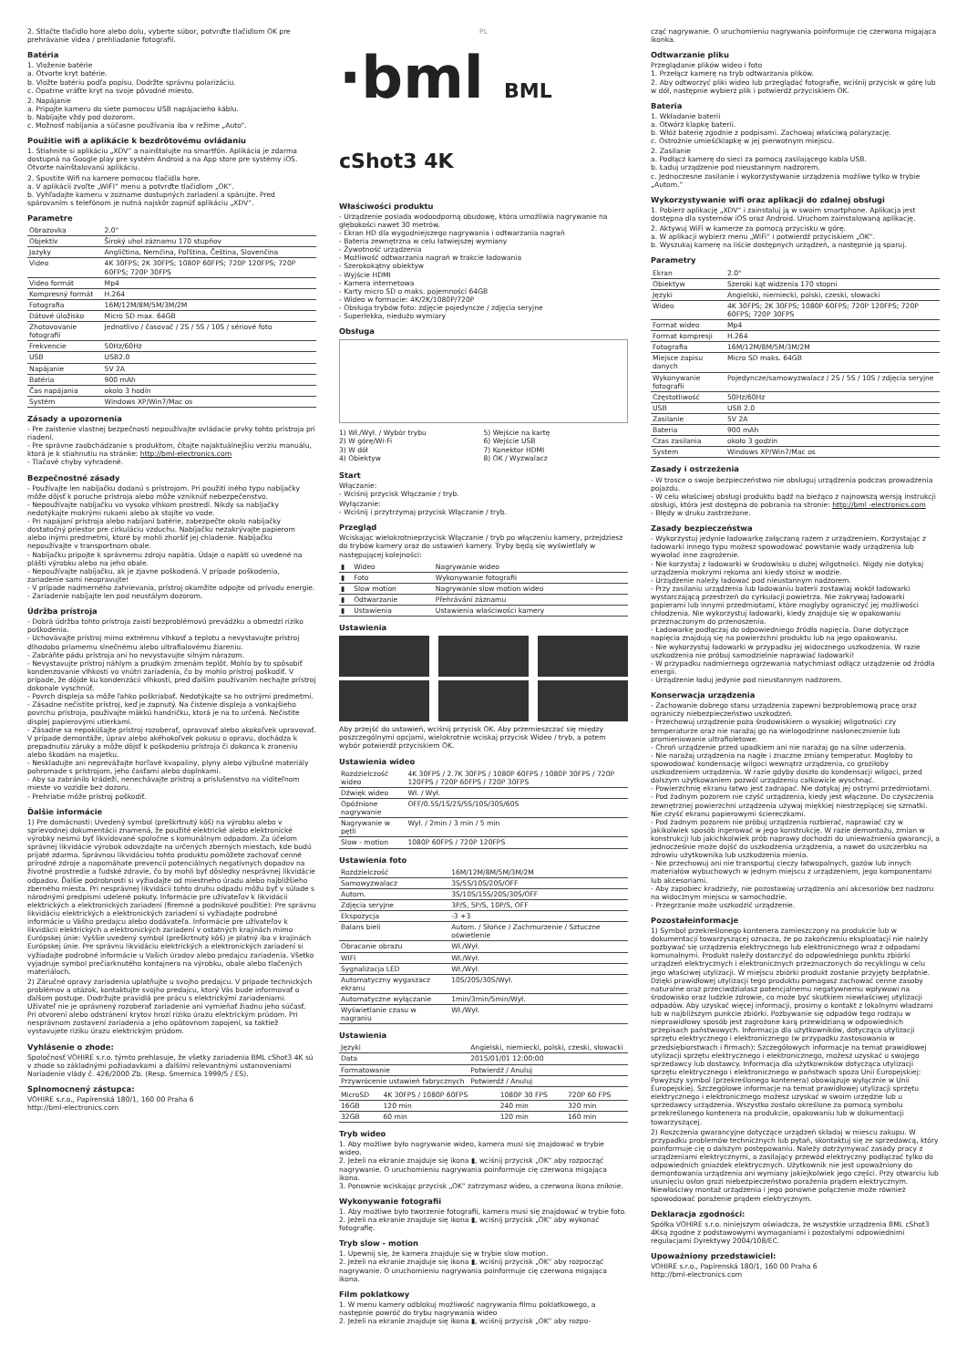2. Stlačte tlačidlo hore alebo dolu, vyberte súbor, potvrďte tlačidlom OK pre prehrávanie videa / prehliadanie fotografií.
Batéria
1. Vloženie batérie
a. Otvorte kryt batérie.
b. Vložte batériu podľa popisu. Dodržte správnu polarizáciu.
c. Opatrne vráťte kryt na svoje pôvodné miesto.
2. Napájanie
a. Pripojte kameru do siete pomocou USB napájacieho káblu.
b. Nabíjajte vždy pod dozorom.
c. Možnosť nabíjania a súčasne používania iba v režime „Auto“.
Použitie wifi a aplikácie k bezdrôtovému ovládaniu
1. Stiahnite si aplikáciu „XDV“ a nainštalujte na smartfón. Aplikácia je zdarma dostupná na Google play pre systém Android a na App store pre systémy iOS. Otvorte nainštalovanú aplikáciu.
2. Spustite Wifi na kamere pomocou tlačidla hore.
a. V aplikácii zvoľte „WIFI“ menu a potvrďte tlačidlom „OK“.
b. Vyhľadajte kameru v zozname dostupných zariadení a spárujte. Pred spárovaním s telefónom je nutná najskôr zapnúť aplikáciu „XDV“.
Parametre
| Obrazovka | 2.0" |
| Objektív | Široký uhol záznamu 170 stupňov |
| Jazyky | Angličtina, Nemčina, Poľština, Čeština, Slovenčina |
| Video | 4K 30FPS; 2K 30FPS; 1080P 60FPS; 720P 120FPS; 720P 60FPS; 720P 30FPS |
| Video formát | Mp4 |
| Kompresný formát | H.264 |
| Fotografia | 16M/12M/8M/5M/3M/2M |
| Dátové úložisko | Micro SD max. 64GB |
| Zhotovovanie fotografií | Jednotlivo / časovač / 2S / 5S / 10S / sériové foto |
| Frekvencie | 50Hz/60Hz |
| USB | USB2.0 |
| Napájanie | 5V 2A |
| Batéria | 900 mAh |
| Čas napájania | okolo 3 hodín |
| Systém | Windows XP/Win7/Mac os |
Zásady a upozornenia
- Pre zaistenie vlastnej bezpečnosti nepoužívajte ovládacie prvky tohto prístroja pri riadení.
- Pre správne zaobchádzanie s produktom, čítajte najaktuálnejšiu verziu manuálu, ktorá je k stiahnutiu na stránke: http://bml-electronics.com
- Tlačové chyby vyhradené.
Bezpečnostné zásady
- Používajte len nabíjačku dodanú s prístrojom. Pri použití iného typu nabíjačky môže dôjsť k poruche prístroja alebo môže vzniknúť nebezpečenstvo.
- Nepoužívajte nabíjačku vo vysoko vlhkom prostredí. Nikdy sa nabíjačky nedotýkajte mokrými rukami alebo ak stojíte vo vode.
- Pri napájaní prístroja alebo nabíjaní batérie, zabezpečte okolo nabíjačky dostatočný priestor pre cirkuláciu vzduchu. Nabíjačku nezakrývajte papierom alebo inými predmetmi, ktoré by mohli zhoršiť jej chladenie. Nabíjačku nepoužívajte v transportnom obale.
- Nabíjačku pripojte k správnemu zdroju napätia. Údaje o napätí sú uvedené na plášti výrobku alebo na jeho obale.
- Nepoužívajte nabíjačku, ak je zjavne poškodená. V prípade poškodenia, zariadenie sami neopravujte!
- V prípade nadmerného zahrievania, prístroj okamžite odpojte od prívodu energie.
- Zariadenie nabíjajte len pod neustálym dozorom.
Údržba prístroja
- Dobrá údržba tohto prístroja zaistí bezproblémovú prevádzku a obmedzí riziko poškodenia.
- Uchovávajte prístroj mimo extrémnu vlhkosť a teplotu a nevystavujte prístroj dlhodobo priamemu slnečnému alebo ultrafialovému žiareniu.
- Zabráňte pádu prístroja ani ho nevystavujte silným nárazom.
- Nevystavujte prístroj náhlym a prudkým zmenám teplôt. Mohlo by to spôsobiť kondenzovanie vlhkosti vo vnútri zariadenia, čo by mohlo prístroj poškodiť. V prípade, že dôjde ku kondenzácii vlhkosti, pred ďalším používaním nechajte prístroj dokonale vyschnúť.
- Povrch displeja sa môže ľahko poškriabať. Nedotýkajte sa ho ostrými predmetmi.
- Zásadne nečistite prístroj, keď je zapnutý. Na čistenie displeja a vonkajšieho povrchu prístroja, používajte mäkkú handričku, ktorá je na to určená. Nečistite displej papierovými utierkami.
- Zásadne sa nepokúšajte prístroj rozoberať, opravovať alebo akokoľvek upravovať. V prípade demontáže, úprav alebo akéhokoľvek pokusu o opravu, dochádza k prepadnutiu záruky a môže dôjsť k poškodeniu prístroja či dokonca k zraneniu alebo škodám na majetku.
- Neskladujte ani neprevážajte horľavé kvapaliny, plyny alebo výbušné materiály pohromade s prístrojom, jeho časťami alebo doplnkami.
- Aby sa zabránilo krádeži, nenechávajte prístroj a príslušenstvo na viditeľnom mieste vo vozidle bez dozoru.
- Prehriatie môže prístroj poškodiť.
Ďalšie informácie
1) Pre domácnosti: Uvedený symbol (preškrtnutý kôš) na výrobku alebo v sprievodnej dokumentácii znamená, že použité elektrické alebo elektronické výrobky nesmú byť likvidované spoločne s komunálnym odpadom. Za účelom správnej likvidácie výrobok odovzdajte na určených zberných miestach, kde budú prijaté zdarma. Správnou likvidáciou tohto produktu pomôžete zachovať cenné prírodné zdroje a napomáhate prevencii potenciálnych negatívnych dopadov na životné prostredie a ľudské zdravie, čo by mohli byť dôsledky nesprávnej likvidácie odpadov. Ďalšie podrobnosti si vyžiadajte od miestneho úradu alebo najbližšieho zberného miesta. Pri nesprávnej likvidácii tohto druhu odpadu môžu byť v súlade s národnými predpismi udelené pokuty. Informácie pre užívateľov k likvidácii elektrických a elektronických zariadení (firemné a podnikové použitie): Pre správnu likvidáciu elektrických a elektronických zariadení si vyžiadajte podrobné informácie u Vášho predajcu alebo dodávateľa. Informácie pre užívateľov k likvidácii elektrických a elektronických zariadení v ostatných krajinách mimo Európskej únie: Vyššie uvedený symbol (preškrtnutý kôš) je platný iba v krajinách Európskej únie. Pre správnu likvidáciu elektrických a elektronických zariadení si vyžiadajte podrobné informácie u Vašich úradov alebo predajcu zariadenia. Všetko vyjadruje symbol prečiarknutého kontajnera na výrobku, obale alebo tlačených materiáloch.
2) Záručné opravy zariadenia uplatňujte u svojho predajcu. V prípade technických problémov a otázok, kontaktujte svojho predajcu, ktorý Vás bude informovať o ďalšom postupe. Dodržujte pravidlá pre prácu s elektrickými zariadeniami. Užívateľ nie je oprávnený rozoberať zariadenie ani vymieňať žiadnu jeho súčasť. Pri otvorení alebo odstránení krytov hrozí riziko úrazu elektrickým prúdom. Pri nesprávnom zostavení zariadenia a jeho opätovnom zapojení, sa taktiež vystavujete riziku úrazu elektrickým prúdom.
Vyhlásenie o zhode:
Spoločnosť VOHIRE s.r.o. týmto prehlasuje, že všetky zariadenia BML cShot3 4K sú v zhode so základnými požiadavkami a ďalšími relevantnými ustanoveniami Nariadenie vlády č. 426/2000 Zb. (Resp. Smernica 1999/5 / ES).
Splnomocnený zástupca:
VOHIRE s.r.o., Papírenská 180/1, 160 00 Praha 6
http://bml-electronics.com
PL
·bml BML cShot3 4K
Właściwości produktu
- Urządzenie posiada wodoodporną obudowę, która umożliwia nagrywanie na głębokości nawet 30 metrów.
- Ekran HD dla wygodniejszego nagrywania i odtwarzania nagrań
- Bateria zewnętrzna w celu łatwiejszej wymiany
- Żywotność urządzenia
- Możliwość odtwarzania nagrań w trakcie ładowania
- Szerokokątny obiektyw
- Wyjście HDMI
- Kamera internetowa
- Karty micro SD o maks. pojemności 64GB
- Wideo w formacie: 4K/2K/1080P/720P
- Obsługa trybów foto: zdjęcie pojedyncze / zdjęcia seryjne
- Superlekka, niedużo wymiary
Obsługa
1) Wł./Wył. / Wybór trybu
2) W górę/Wi-Fi
3) W dół
4) Obiektyw
5) Wejście na kartę
6) Wejście USB
7) Konektor HDMI
8) OK / Wyzwalacz
Start
Włączanie:
- Wciśnij przycisk Włączanie / tryb.
Wyłączanie:
- Wciśnij i przytrzymaj przycisk Włączanie / tryb.
Przegląd
Wciskając wielokrotnieprzycisk Włączanie / tryb po włączeniu kamery, przejdziesz do trybów kamery oraz do ustawień kamery. Tryby będą się wyświetlały w następującej kolejności:
| ▮ | Wideo | Nagrywanie wideo |
| ▮ | Foto | Wykonywanie fotografii |
| ▮ | Slow motion | Nagrywanie slow motion wideo |
| ▮ | Odtwarzanie | Přehrávání záznamu |
| ▮ | Ustawienia | Ustawienia właściwości kamery |
Ustawienia
Aby przejść do ustawień, wciśnij przycisk OK. Aby przemieszczać się między poszczególnymi opcjami, wielokrotnie wciskaj przycisk Wideo / tryb, a potem wybór potwierdź przyciskiem OK.
Ustawienia wideo
| Rozdzielczość wideo | 4K 30FPS / 2.7K 30FPS / 1080P 60FPS / 1080P 30FPS / 720P 120FPS / 720P 60FPS / 720P 30FPS |
| Dźwięk wideo | Wł. / Wył. |
| Opóźnione nagrywanie | OFF/0.5S/1S/2S/5S/10S/30S/60S |
| Nagrywanie w pętli | Wył. / 2min / 3 min / 5 min |
| Slow - motion | 1080P 60FPS / 720P 120FPS |
Ustawienia foto
| Rozdzielczość | 16M/12M/8M/5M/3M/2M |
| Samowyzwalacz | 3S/5S/10S/20S/OFF |
| Autom. | 3S/10S/15S/20S/30S/OFF |
| Zdjęcia seryjne | 3P/S, 5P/S, 10P/S, OFF |
| Ekspozycja | -3 +3 |
| Balans bieli | Autom. / Słońce / Zachmurzenie / Sztuczne oświetlenie |
| Obracanie obrazu | Wł./Wył. |
| WIFI | Wł./Wył. |
| Sygnalizacja LED | Wł./Wył. |
| Automatyczny wygaszacz ekranu | 10S/20S/30S/Wył. |
| Automatyczne wyłączanie | 1min/3min/5min/Wył. |
| Wyświetlanie czasu w nagraniu | Wł./Wył. |
Ustawienia
| Języki | Angielski, niemiecki, polski, czeski, słowacki |
| Data | 2015/01/01 12:00:00 |
| Formatowanie | Potwierdź / Anuluj |
| Przywrócenie ustawień fabrycznych | Potwierdź / Anuluj |
| MicroSD | 4K 30FPS / 1080P 60FPS | 1080P 30 FPS | 720P 60 FPS |
| --- | --- | --- | --- |
| 16GB | 120 min | 240 min | 320 min |
| 32GB | 60 min | 120 min | 160 min |
Tryb wideo
1. Aby możliwe było nagrywanie wideo, kamera musi się znajdować w trybie wideo.
2. Jeżeli na ekranie znajduje się ikona ▮, wciśnij przycisk „OK“ aby rozpocząć nagrywanie. O uruchomieniu nagrywania poinformuje cię czerwona migająca ikona.
3. Ponownie wciskając przycisk „OK“ zatrzymasz wideo, a czerwona ikona zniknie.
Wykonywanie fotografii
1. Aby możliwe było tworzenie fotografii, kamera musi się znajdować w trybie foto.
2. Jeżeli na ekranie znajduje się ikona ▮, wciśnij przycisk „OK“ aby wykonać fotografię.
Tryb slow - motion
1. Upewnij się, że kamera znajduje się w trybie slow motion.
2. Jeżeli na ekranie znajduje się ikona ▮, wciśnij przycisk „OK“ aby rozpocząć nagrywanie. O uruchomieniu nagrywania poinformuje cię czerwona migająca ikona.
Film poklatkowy
1. W menu kamery odblokuj możliwość nagrywania filmu poklatkowego, a następnie powróć do trybu nagrywania wideo
2. Jeżeli na ekranie znajduje się ikona ▮, wciśnij przycisk „OK“ aby rozpo-
cząć nagrywanie. O uruchomieniu nagrywania poinformuje cię czerwona migająca ikonka.
Odtwarzanie pliku
Przeglądanie plików wideo i foto
1. Przełącz kamerę na tryb odtwarzania plików.
2. Aby odtworzyć pliki wideo lub przeglądać fotografie, wciśnij przycisk w górę lub w dół, następnie wybierz plik i potwierdź przyciskiem OK.
Bateria
1. Wkładanie baterii
a. Otwórz klapkę baterii.
b. Włóż baterię zgodnie z podpisami. Zachowaj właściwą polaryzację.
c. Ostrożnie umieśćklapkę w jej pierwotnym miejscu.
2. Zasilanie
a. Podłącz kamerę do sieci za pomocą zasilającego kabla USB.
b. Ładuj urządzenie pod nieustannym nadzorem.
c. Jednoczesne zasilanie i wykorzystywanie urządzenia możliwe tylko w trybie „Autom.“
Wykorzystywanie wifi oraz aplikacji do zdalnej obsługi
1. Pobierz aplikację „XDV“ i zainstaluj ją w swoim smartphone. Aplikacja jest dostępna dla systemów iOS oraz Android. Uruchom zainstalowaną aplikację.
2. Aktywuj WiFi w kamerze za pomocą przycisku w górę.
a. W aplikacji wybierz menu „WiFi“ i potwierdź przyciskiem „OK“.
b. Wyszukaj kamerę na liście dostępnych urządzeń, a następnie ją sparuj.
Parametry
| Ekran | 2.0" |
| Obiektyw | Szeroki kąt widzenia 170 stopni |
| Języki | Angielski, niemiecki, polski, czeski, słowacki |
| Wideo | 4K 30FPS; 2K 30FPS; 1080P 60FPS; 720P 120FPS; 720P 60FPS; 720P 30FPS |
| Format wideo | Mp4 |
| Format kompresji | H.264 |
| Fotografia | 16M/12M/8M/5M/3M/2M |
| Miejsce zapisu danych | Micro SD maks. 64GB |
| Wykonywanie fotografii | Pojedyncze/samowyzwalacz / 2S / 5S / 10S / zdjęcia seryjne |
| Częstotliwość | 50Hz/60Hz |
| USB | USB 2.0 |
| Zasilanie | 5V 2A |
| Bateria | 900 mAh |
| Czas zasilania | około 3 godzin |
| System | Windows XP/Win7/Mac os |
Zasady i ostrzeżenia
- W trosce o swoje bezpieczeństwo nie obsługuj urządzenia podczas prowadzenia pojazdu.
- W celu właściwej obsługi produktu bądź na bieżąco z najnowszą wersją instrukcji obsługi, która jest dostępna do pobrania na stronie: http://bml -electronics.com
- Błędy w druku zastrzeżone.
Zasady bezpieczeństwa
- Wykorzystuj jedynie ładowarkę załączaną razem z urządzeniem. Korzystając z ładowarki innego typu możesz spowodować powstanie wady urządzenia lub wywołać inne zagrożenie.
- Nie korzystaj z ładowarki w środowisku o dużej wilgotności. Nigdy nie dotykaj urządzenia mokrymi rękoma ani kiedy stoisz w wodzie.
- Urządzenie należy ładować pod nieustannym nadzorem.
- Przy zasilaniu urządzenia lub ładowaniu baterii zostawiaj wokół ładowarki wystarczającą przestrzeń do cyrkulacji powietrza. Nie zakrywaj ładowarki papierami lub innymi przedmiotami, które mogłyby ograniczyć jej możliwości chłodzenia. Nie wykorzystuj ładowarki, kiedy znajduje się w opakowaniu przeznaczonym do przenoszenia.
- Ładowarkę podłączaj do odpowiedniego źródła napięcia. Dane dotyczące napięcia znajdują się na powierzchni produktu lub na jego opakowaniu.
- Nie wykorzystuj ładowarki w przypadku jej widocznego uszkodzenia. W razie uszkodzenia nie próbuj samodzielnie naprawiać ładowarki!
- W przypadku nadmiernego ogrzewania natychmiast odłącz urządzenie od źródła energii.
- Urządzenie ładuj jedynie pod nieustannym nadzorem.
Konserwacja urządzenia
- Zachowanie dobrego stanu urządzenia zapewni bezproblemową pracę oraz ograniczy niebezpieczeństwo uszkodzeń.
- Przechowuj urządzenie poza środowiskiem o wysokiej wilgotności czy temperaturze oraz nie narażaj go na wielogodzinne nasłonecznienie lub promieniowanie ultrafioletowe.
- Chroń urządzenie przed upadkiem ani nie narażaj go na silne uderzenia.
- Nie narażaj urządzenia na nagłe i znaczne zmiany temperatur. Mogłoby to spowodować kondensację wilgoci wewnątrz urządzenia, co groziłoby uszkodzeniem urządzenia. W razie gdyby doszło do kondensacji wilgoci, przed dalszym użytkowaniem pozwól urządzeniu całkowicie wyschnąć.
- Powierzchnię ekranu łatwo jest zadrapać. Nie dotykaj jej ostrymi przedmiotami.
- Pod żadnym pozorem nie czyść urządzenia, kiedy jest włączone. Do czyszczenia zewnętrznej powierzchni urządzenia używaj miękkiej niestrzępiącej się szmatki. Nie czyść ekranu papierowymi ściereczkami.
- Pod żadnym pozorem nie próbuj urządzenia rozbierać, naprawiać czy w jakikolwiek sposób ingerować w jego konstrukcję. W razie demontażu, zmian w konstrukcji lub jakichkolwiek prób naprawy dochodzi do unieważnienia gwarancji, a jednocześnie może dojść do uszkodzenia urządzenia, a nawet do uszczerbku na zdrowiu użytkownika lub uszkodzenia mienia.
- Nie przechowuj ani nie transportuj cieczy łatwopalnych, gazów lub innych materiałów wybuchowych w jednym miejscu z urządzeniem, jego komponentami lub akcesoriami.
- Aby zapobiec kradzieży, nie pozostawiaj urządzenia ani akcesoriów bez nadzoru na widocznym miejscu w samochodzie.
- Przegrzanie może uszkodzić urządzenie.
Pozostałeinformacje
1) Symbol przekreślonego kontenera zamieszczony na produkcie lub w dokumentacji towarzyszącej oznacza, że po zakończeniu eksploatacji nie należy pozbywać się urządzenia elektrycznego lub elektronicznego wraz z odpadami komunalnymi. Produkt należy dostarczyć do odpowiedniego punktu zbiórki urządzeń elektrycznych i elektronicznych przeznaczonych do recyklingu w celu jego właściwej utylizacji. W miejscu zbiórki produkt zostanie przyjęty bezpłatnie. Dzięki prawidłowej utylizacji tego produktu pomagasz zachować cenne zasoby naturalne oraz przeciwdziałasz potencjalnemu negatywnemu wpływowi na środowisko oraz ludzkie zdrowie, co może być skutkiem niewłaściwej utylizacji odpadów. Aby uzyskać więcej informacji, prosimy o kontakt z lokalnymi władzami lub w najbliższym punkcie zbiórki. Pozbywanie się odpadów tego rodzaju w nieprawidłowy sposób jest zagrożone karą przewidzianą w odpowiednich przepisach państwowych. Informacja dla użytkowników, dotycząca utylizacji sprzętu elektrycznego i elektronicznego (w przypadku zastosowania w przedsiębiorstwach i firmach): Szczegółowych informacje na temat prawidłowej utylizacji sprzętu elektrycznego i elektronicznego, możesz uzyskać u swojego sprzedawcy lub dostawcy. Informacja dla użytkowników dotycząca utylizacji sprzętu elektrycznego i elektronicznego w państwach spoza Unii Europejskiej: Powyższy symbol (przekreślonego kontenera) obowiązuje wyłącznie w Unii Europejskiej. Szczegółowe informacje na temat prawidłowej utylizacji sprzętu elektrycznego i elektronicznego możesz uzyskać w swoim urzędzie lub u sprzedawcy urządzenia. Wszystko zostało określone za pomocą symbolu przekreślonego kontenera na produkcie, opakowaniu lub w dokumentacji towarzyszącej.
2) Roszczenia gwarancyjne dotyczące urządzeń składaj w miescu zakupu. W przypadku problemów technicznych lub pytań, skontaktuj się ze sprzedawcą, który poinformuje cię o dalszym postępowaniu. Należy dotrzymywać zasady pracy z urządzeniami elektrycznymi, a zasilający przewód elektryczny podłączać tylko do odpowiednich gniazdek elektrycznych. Użytkownik nie jest upoważniony do demontowania urządzenia ani wymiany jakiejkolwiek jego części. Przy otwarciu lub usunięciu osłon grozi niebezpieczeństwo porażenia prądem elektrycznym. Niewłaściwy montaż urządzenia i jego ponowne połączenie może również spowodować porażenie prądem elektrycznym.
Deklaracja zgodności:
Spółka VOHIRE s.r.o. niniejszym oświadcza, że wszystkie urządzenia BML cShot3 4Ksą zgodne z podstawowymi wymaganiami i pozostałymi odpowiednimi regulacjami Dyrektywy 2004/108/EC.
Upoważniony przedstawiciel:
VOHIRE s.r.o., Papírenská 180/1, 160 00 Praha 6
http://bml-electronics.com